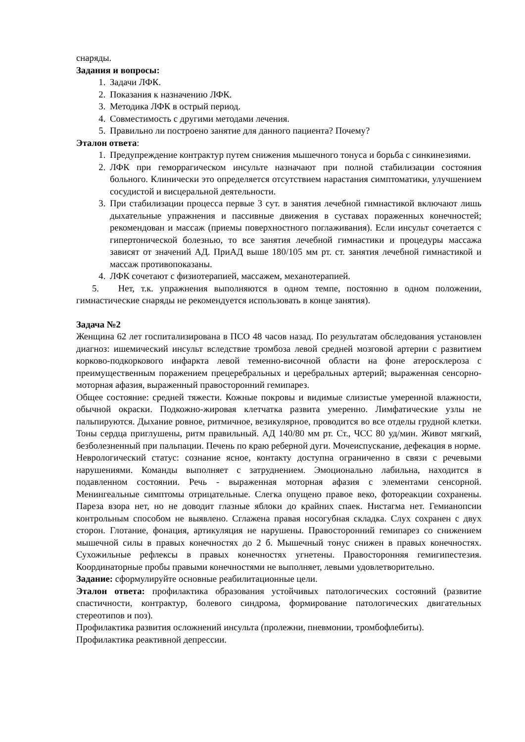снаряды.
Задания и вопросы:
1. Задачи ЛФК.
2. Показания к назначению ЛФК.
3. Методика ЛФК в острый период.
4. Совместимость с другими методами лечения.
5. Правильно ли построено занятие для данного пациента? Почему?
Эталон ответа:
1. Предупреждение контрактур путем снижения мышечного тонуса и борьба с синкинезиями.
2. ЛФК при геморрагическом инсульте назначают при полной стабилизации состояния больного. Клинически это определяется отсутствием нарастания симптоматики, улучшением сосудистой и висцеральной деятельности.
3. При стабилизации процесса первые 3 сут. в занятия лечебной гимнастикой включают лишь дыхательные упражнения и пассивные движения в суставах пораженных конечностей; рекомендован и массаж (приемы поверхностного поглаживания). Если инсульт сочетается с гипертонической болезнью, то все занятия лечебной гимнастики и процедуры массажа зависят от значений АД. ПриАД выше 180/105 мм рт. ст. занятия лечебной гимнастикой и массаж противопоказаны.
4. ЛФК сочетают с физиотерапией, массажем, механотерапией.
5. Нет, т.к. упражнения выполняются в одном темпе, постоянно в одном положении, гимнастические снаряды не рекомендуется использовать в конце занятия).
Задача №2
Женщина 62 лет госпитализирована в ПСО 48 часов назад. По результатам обследования установлен диагноз: ишемический инсульт вследствие тромбоза левой средней мозговой артерии с развитием корково-подкоркового инфаркта левой теменно-височной области на фоне атеросклероза с преимущественным поражением прецеребральных и церебральных артерий; выраженная сенсорно-моторная афазия, выраженный правосторонний гемипарез.
Общее состояние: средней тяжести. Кожные покровы и видимые слизистые умеренной влажности, обычной окраски. Подкожно-жировая клетчатка развита умеренно. Лимфатические узлы не пальпируются. Дыхание ровное, ритмичное, везикулярное, проводится во все отделы грудной клетки. Тоны сердца приглушены, ритм правильный. АД 140/80 мм рт. Ст., ЧСС 80 уд/мин. Живот мягкий, безболезненный при пальпации. Печень по краю реберной дуги. Мочеиспускание, дефекация в норме.
Неврологический статус: сознание ясное, контакту доступна ограниченно в связи с речевыми нарушениями. Команды выполняет с затруднением. Эмоционально лабильна, находится в подавленном состоянии. Речь - выраженная моторная афазия с элементами сенсорной. Менингеальные симптомы отрицательные. Слегка опущено правое веко, фотореакции сохранены. Пареза взора нет, но не доводит глазные яблоки до крайних спаек. Нистагма нет. Гемианопсии контрольным способом не выявлено. Сглажена правая носогубная складка. Слух сохранен с двух сторон. Глотание, фонация, артикуляция не нарушены. Правосторонний гемипарез со снижением мышечной силы в правых конечностях до 2 б. Мышечный тонус снижен в правых конечностях. Сухожильные рефлексы в правых конечностях угнетены. Правосторонняя гемигипестезия. Координаторные пробы правыми конечностями не выполняет, левыми удовлетворительно.
Задание: сформулируйте основные реабилитационные цели.
Эталон ответа: профилактика образования устойчивых патологических состояний (развитие спастичности, контрактур, болевого синдрома, формирование патологических двигательных стереотипов и поз).
Профилактика развития осложнений инсульта (пролежни, пневмонии, тромбофлебиты).
Профилактика реактивной депрессии.